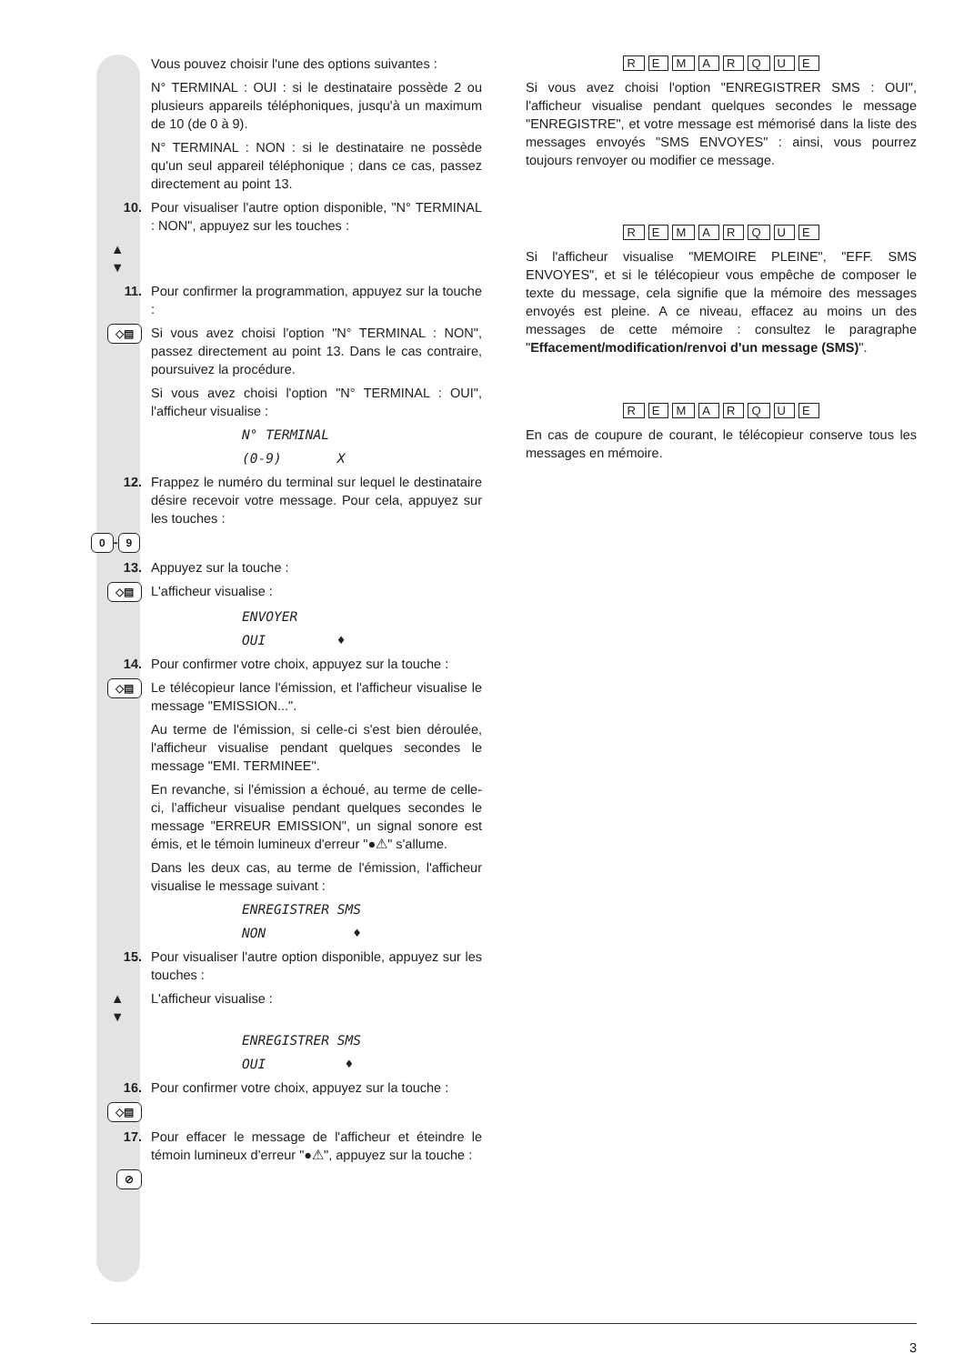Vous pouvez choisir l'une des options suivantes :
N° TERMINAL : OUI : si le destinataire possède 2 ou plusieurs appareils téléphoniques, jusqu'à un maximum de 10 (de 0 à 9).
N° TERMINAL : NON : si le destinataire ne possède qu'un seul appareil téléphonique ; dans ce cas, passez directement au point 13.
10. Pour visualiser l'autre option disponible, "N° TERMINAL : NON", appuyez sur les touches :
▲
▼
11. Pour confirmer la programmation, appuyez sur la touche :
◇▤
Si vous avez choisi l'option "N° TERMINAL : NON", passez directement au point 13. Dans le cas contraire, poursuivez la procédure.
Si vous avez choisi l'option "N° TERMINAL : OUI", l'afficheur visualise :
N° TERMINAL
(0-9) X
12. Frappez le numéro du terminal sur lequel le destinataire désire recevoir votre message. Pour cela, appuyez sur les touches :
0 - 9
13. Appuyez sur la touche :
◇▤
L'afficheur visualise :
ENVOYER
OUI ♦
14. Pour confirmer votre choix, appuyez sur la touche :
◇▤
Le télécopieur lance l'émission, et l'afficheur visualise le message "EMISSION...".
Au terme de l'émission, si celle-ci s'est bien déroulée, l'afficheur visualise pendant quelques secondes le message "EMI. TERMINEE".
En revanche, si l'émission a échoué, au terme de celle-ci, l'afficheur visualise pendant quelques secondes le message "ERREUR EMISSION", un signal sonore est émis, et le témoin lumineux d'erreur "●⚠" s'allume.
Dans les deux cas, au terme de l'émission, l'afficheur visualise le message suivant :
ENREGISTRER SMS
NON ♦
15. Pour visualiser l'autre option disponible, appuyez sur les touches :
▲
▼
L'afficheur visualise :
ENREGISTRER SMS
OUI ♦
16. Pour confirmer votre choix, appuyez sur la touche :
◇▤
17. Pour effacer le message de l'afficheur et éteindre le témoin lumineux d'erreur "●⚠", appuyez sur la touche :
⊘
REMARQUE
Si vous avez choisi l'option "ENREGISTRER SMS : OUI", l'afficheur visualise pendant quelques secondes le message "ENREGISTRE", et votre message est mémorisé dans la liste des messages envoyés "SMS ENVOYES" : ainsi, vous pourrez toujours renvoyer ou modifier ce message.
REMARQUE
Si l'afficheur visualise "MEMOIRE PLEINE", "EFF. SMS ENVOYES", et si le télécopieur vous empêche de composer le texte du message, cela signifie que la mémoire des messages envoyés est pleine. A ce niveau, effacez au moins un des messages de cette mémoire : consultez le paragraphe "Effacement/modification/renvoi d'un message (SMS)".
REMARQUE
En cas de coupure de courant, le télécopieur conserve tous les messages en mémoire.
3